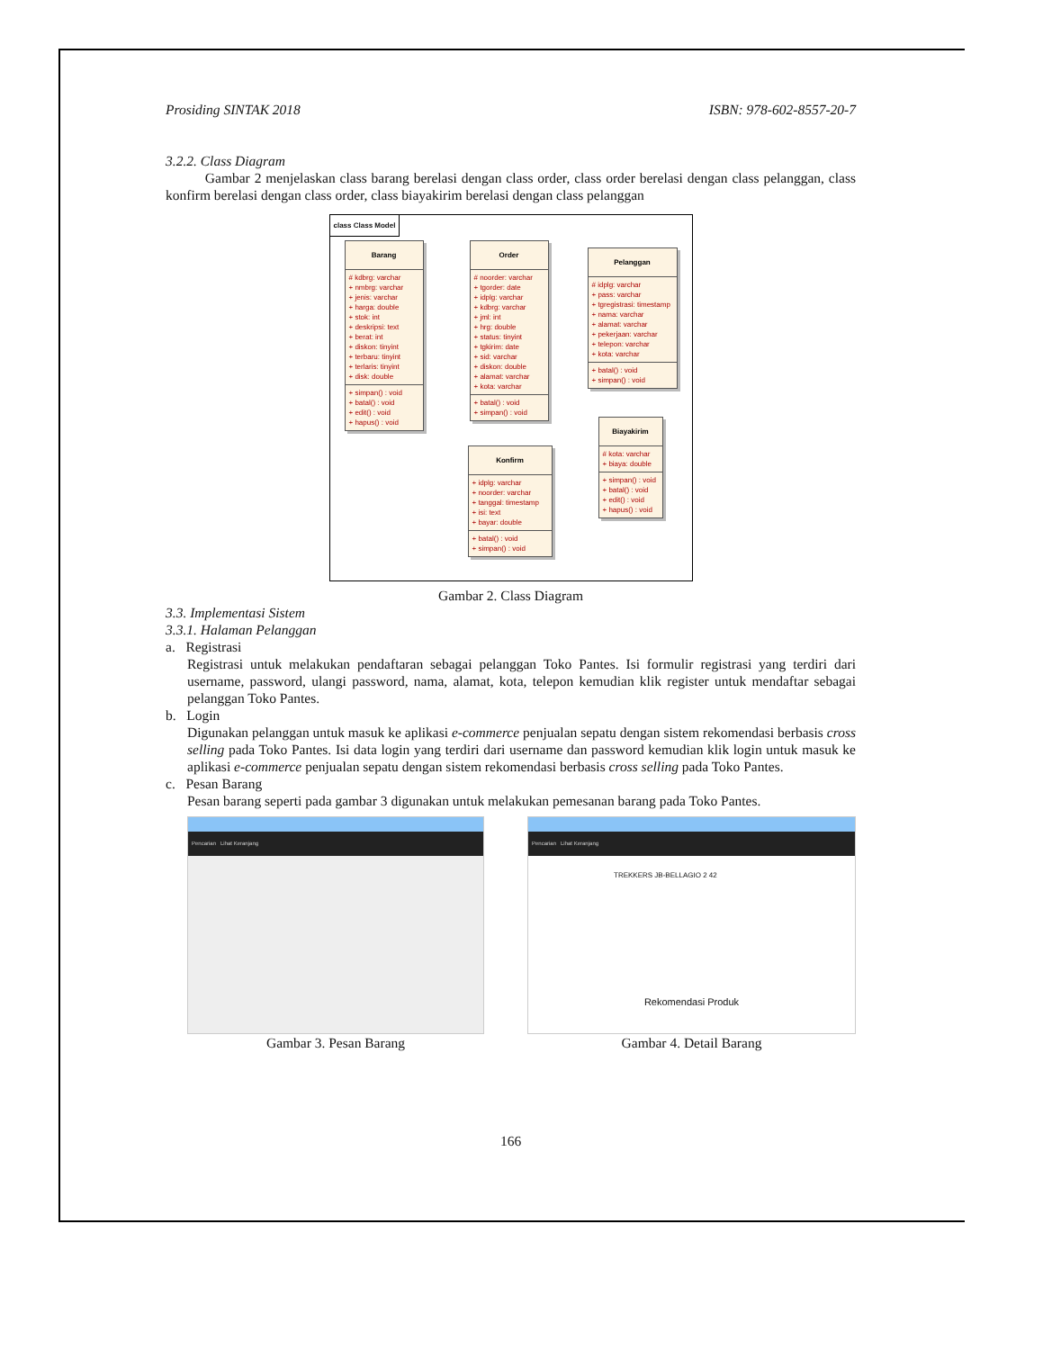Prosiding SINTAK 2018 ISBN: 978-602-8557-20-7
3.2.2. Class Diagram
Gambar 2 menjelaskan class barang berelasi dengan class order, class order berelasi dengan class pelanggan, class konfirm berelasi dengan class order, class biayakirim berelasi dengan class pelanggan
class Class Model
Barang
# kdbrg: varchar
+ nmbrg: varchar
+ jenis: varchar
+ harga: double
+ stok: int
+ deskripsi: text
+ berat: int
+ diskon: tinyint
+ terbaru: tinyint
+ terlaris: tinyint
+ disk: double
+ simpan() : void
+ batal() : void
+ edit() : void
+ hapus() : void
Order
# noorder: varchar
+ tgorder: date
+ idplg: varchar
+ kdbrg: varchar
+ jml: int
+ hrg: double
+ status: tinyint
+ tgkirim: date
+ sid: varchar
+ diskon: double
+ alamat: varchar
+ kota: varchar
+ batal() : void
+ simpan() : void
Pelanggan
# idplg: varchar
+ pass: varchar
+ tgregistrasi: timestamp
+ nama: varchar
+ alamat: varchar
+ pekerjaan: varchar
+ telepon: varchar
+ kota: varchar
+ batal() : void
+ simpan() : void
Biayakirim
# kota: varchar
+ biaya: double
+ simpan() : void
+ batal() : void
+ edit() : void
+ hapus() : void
Konfirm
+ idplg: varchar
+ noorder: varchar
+ tanggal: timestamp
+ isi: text
+ bayar: double
+ batal() : void
+ simpan() : void
Gambar 2. Class Diagram
3.3. Implementasi Sistem
3.3.1. Halaman Pelanggan
a. Registrasi
Registrasi untuk melakukan pendaftaran sebagai pelanggan Toko Pantes. Isi formulir registrasi yang terdiri dari username, password, ulangi password, nama, alamat, kota, telepon kemudian klik register untuk mendaftar sebagai pelanggan Toko Pantes.
b. Login
Digunakan pelanggan untuk masuk ke aplikasi e-commerce penjualan sepatu dengan sistem rekomendasi berbasis cross selling pada Toko Pantes. Isi data login yang terdiri dari username dan password kemudian klik login untuk masuk ke aplikasi e-commerce penjualan sepatu dengan sistem rekomendasi berbasis cross selling pada Toko Pantes.
c. Pesan Barang
Pesan barang seperti pada gambar 3 digunakan untuk melakukan pemesanan barang pada Toko Pantes.
Pencarian Lihat Keranjang
Gambar 3. Pesan Barang
Pencarian Lihat Keranjang
TREKKERS JB-BELLAGIO 2 42
Rekomendasi Produk
Gambar 4. Detail Barang
166